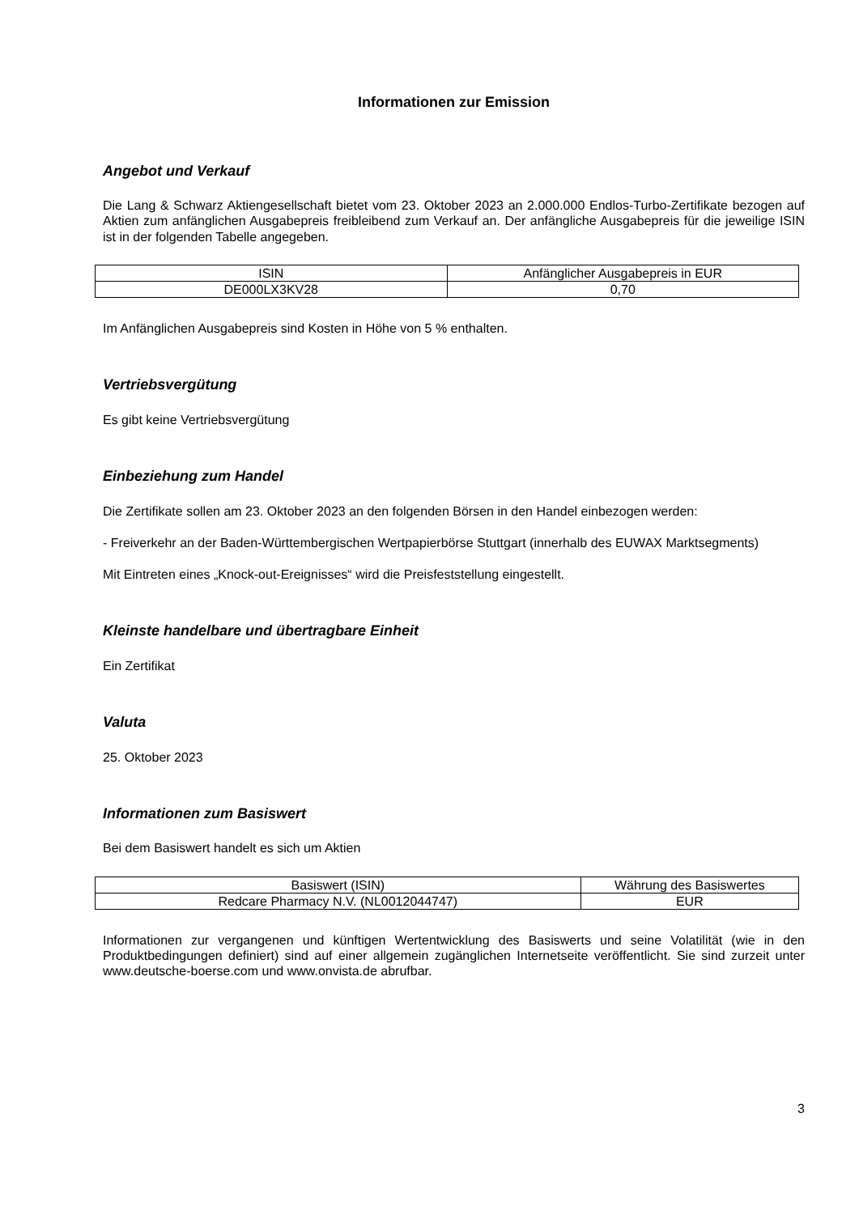Informationen zur Emission
Angebot und Verkauf
Die Lang & Schwarz Aktiengesellschaft bietet vom 23. Oktober 2023 an 2.000.000 Endlos-Turbo-Zertifikate bezogen auf Aktien zum anfänglichen Ausgabepreis freibleibend zum Verkauf an. Der anfängliche Ausgabepreis für die jeweilige ISIN ist in der folgenden Tabelle angegeben.
| ISIN | Anfänglicher Ausgabepreis in EUR |
| DE000LX3KV28 | 0,70 |
Im Anfänglichen Ausgabepreis sind Kosten in Höhe von 5 % enthalten.
Vertriebsvergütung
Es gibt keine Vertriebsvergütung
Einbeziehung zum Handel
Die Zertifikate sollen am 23. Oktober 2023 an den folgenden Börsen in den Handel einbezogen werden:
- Freiverkehr an der Baden-Württembergischen Wertpapierbörse Stuttgart (innerhalb des EUWAX Marktsegments)
Mit Eintreten eines „Knock-out-Ereignisses“ wird die Preisfeststellung eingestellt.
Kleinste handelbare und übertragbare Einheit
Ein Zertifikat
Valuta
25. Oktober 2023
Informationen zum Basiswert
Bei dem Basiswert handelt es sich um Aktien
| Basiswert (ISIN) | Währung des Basiswertes |
| Redcare Pharmacy N.V. (NL0012044747) | EUR |
Informationen zur vergangenen und künftigen Wertentwicklung des Basiswerts und seine Volatilität (wie in den Produktbedingungen definiert) sind auf einer allgemein zugänglichen Internetseite veröffentlicht. Sie sind zurzeit unter www.deutsche-boerse.com und www.onvista.de abrufbar.
3